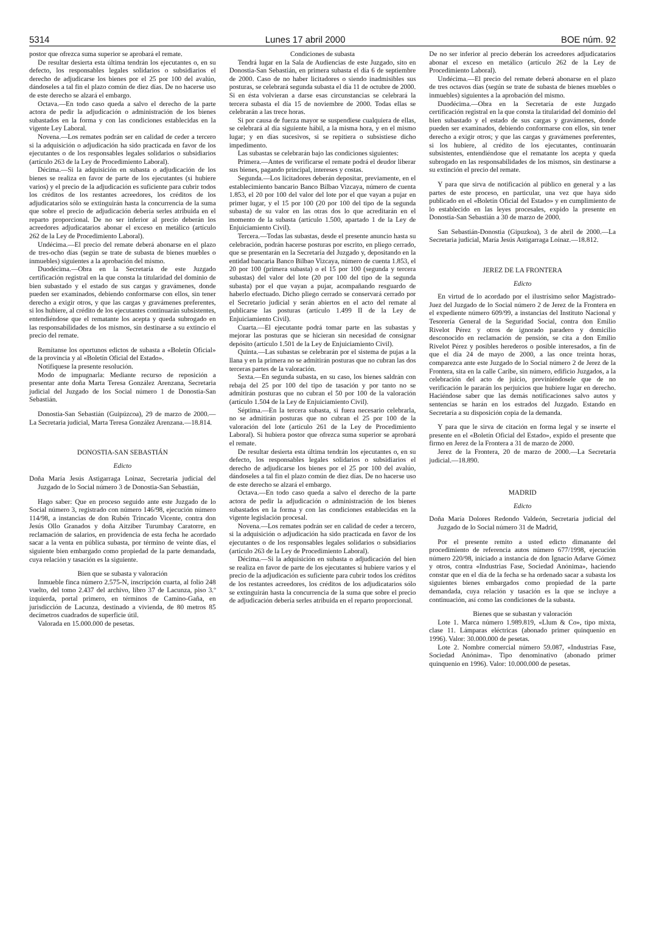5314 Lunes 17 abril 2000 BOE núm. 92
postor que ofrezca suma superior se aprobará el remate.
De resultar desierta esta última tendrán los ejecutantes o, en su defecto, los responsables legales solidarios o subsidiarios el derecho de adjudicarse los bienes por el 25 por 100 del avalúo, dándoseles a tal fin el plazo común de diez días. De no hacerse uso de este derecho se alzará el embargo.
Octava.—En todo caso queda a salvo el derecho de la parte actora de pedir la adjudicación o administración de los bienes subastados en la forma y con las condiciones establecidas en la vigente Ley Laboral.
Novena.—Los remates podrán ser en calidad de ceder a tercero si la adquisición o adjudicación ha sido practicada en favor de los ejecutantes o de los responsables legales solidarios o subsidiarios (artículo 263 de la Ley de Procedimiento Laboral).
Décima.—Si la adquisición en subasta o adjudicación de los bienes se realiza en favor de parte de los ejecutantes (si hubiere varios) y el precio de la adjudicación es suficiente para cubrir todos los créditos de los restantes acreedores, los créditos de los adjudicatarios sólo se extinguirán hasta la concurrencia de la suma que sobre el precio de adjudicación debería serles atribuida en el reparto proporcional. De no ser inferior al precio deberán los acreedores adjudicatarios abonar el exceso en metálico (artículo 262 de la Ley de Procedimiento Laboral).
Undécima.—El precio del remate deberá abonarse en el plazo de tres-ocho días (según se trate de subasta de bienes muebles o inmuebles) siguientes a la aprobación del mismo.
Duodécima.—Obra en la Secretaría de este Juzgado certificación registral en la que consta la titularidad del dominio de bien subastado y el estado de sus cargas y gravámenes, donde pueden ser examinados, debiendo conformarse con ellos, sin tener derecho a exigir otros, y que las cargas y gravámenes preferentes, si los hubiere, al crédito de los ejecutantes continuarán subsistentes, entendiéndose que el rematante los acepta y queda subrogado en las responsabilidades de los mismos, sin destinarse a su extincio el precio del remate.
Remítanse los oportunos edictos de subasta a «Boletín Oficial» de la provincia y al «Boletín Oficial del Estado».
Notifíquese la presente resolución.
Modo de impugnarla: Mediante recurso de reposición a presentar ante doña Marta Teresa González Arenzana, Secretaria judicial del Juzgado de los Social número 1 de Donostia-San Sebastián.
Donostia-San Sebastián (Guipúzcoa), 29 de marzo de 2000.—La Secretaria judicial, Marta Teresa González Arenzana.—18.814.
DONOSTIA-SAN SEBASTIÁN
Edicto
Doña María Jesús Astigarraga Loinaz, Secretaria judicial del Juzgado de lo Social número 3 de Donostia-San Sebastián,
Hago saber: Que en proceso seguido ante este Juzgado de lo Social número 3, registrado con número 146/98, ejecución número 114/98, a instancias de don Rubén Trincado Vicente, contra don Jesús Ollo Granados y doña Aitziber Turumbay Caratorre, en reclamación de salarios, en providencia de esta fecha he acordado sacar a la venta en pública subasta, por término de veinte días, el siguiente bien embargado como propiedad de la parte demandada, cuya relación y tasación es la siguiente.
Bien que se subasta y valoración
Inmueble finca número 2.575-N, inscripción cuarta, al folio 248 vuelto, del tomo 2.437 del archivo, libro 37 de Lacunza, piso 3.º izquierda, portal primero, en términos de Camino-Gaña, en jurisdicción de Lacunza, destinado a vivienda, de 80 metros 85 decímetros cuadrados de superficie útil.
Valorada en 15.000.000 de pesetas.
Condiciones de subasta
Tendrá lugar en la Sala de Audiencias de este Juzgado, sito en Donostia-San Sebastián, en primera subasta el día 6 de septiembre de 2000. Caso de no haber licitadores o siendo inadmisibles sus posturas, se celebrará segunda subasta el día 11 de octubre de 2000. Si en ésta volvieran a darse esas circunstancias se celebrará la tercera subasta el día 15 de noviembre de 2000. Todas ellas se celebrarán a las trece horas.
Si por causa de fuerza mayor se suspendiese cualquiera de ellas, se celebrará al día siguiente hábil, a la misma hora, y en el mismo lugar; y en días sucesivos, si se repitiera o subsistiese dicho impedimento.
Las subastas se celebrarán bajo las condiciones siguientes:
Primera.—Antes de verificarse el remate podrá el deudor liberar sus bienes, pagando principal, intereses y costas.
Segunda.—Los licitadores deberán depositar, previamente, en el establecimiento bancario Banco Bilbao Vizcaya, número de cuenta 1.853, el 20 por 100 del valor del lote por el que vayan a pujar en primer lugar, y el 15 por 100 (20 por 100 del tipo de la segunda subasta) de su valor en las otras dos lo que acreditarán en el momento de la subasta (artículo 1.500, apartado 1 de la Ley de Enjuiciamiento Civil).
Tercera.—Todas las subastas, desde el presente anuncio hasta su celebración, podrán hacerse posturas por escrito, en pliego cerrado, que se presentarán en la Secretaría del Juzgado y, depositando en la entidad bancaria Banco Bilbao Vizcaya, número de cuenta 1.853, el 20 por 100 (primera subasta) o el 15 por 100 (segunda y tercera subastas) del valor del lote (20 por 100 del tipo de la segunda subasta) por el que vayan a pujar, acompañando resguardo de haberlo efectuado. Dicho pliego cerrado se conservará cerrado por el Secretario judicial y serán abiertos en el acto del remate al publicarse las posturas (artículo 1.499 II de la Ley de Enjuiciamiento Civil).
Cuarta.—El ejecutante podrá tomar parte en las subastas y mejorar las posturas que se hicieran sin necesidad de consignar depósito (artículo 1.501 de la Ley de Enjuiciamiento Civil).
Quinta.—Las subastas se celebrarán por el sistema de pujas a la llana y en la primera no se admitirán posturas que no cubran las dos terceras partes de la valoración.
Sexta.—En segunda subasta, en su caso, los bienes saldrán con rebaja del 25 por 100 del tipo de tasación y por tanto no se admitirán posturas que no cubran el 50 por 100 de la valoración (artículo 1.504 de la Ley de Enjuiciamiento Civil).
Séptima.—En la tercera subasta, si fuera necesario celebrarla, no se admitirán posturas que no cubran el 25 por 100 de la valoración del lote (artículo 261 de la Ley de Procedimiento Laboral). Si hubiera postor que ofrezca suma superior se aprobará el remate.
De resultar desierta esta última tendrán los ejecutantes o, en su defecto, los responsables legales solidarios o subsidiarios el derecho de adjudicarse los bienes por el 25 por 100 del avalúo, dándoseles a tal fin el plazo común de diez días. De no hacerse uso de este derecho se alzará el embargo.
Octava.—En todo caso queda a salvo el derecho de la parte actora de pedir la adjudicación o administración de los bienes subastados en la forma y con las condiciones establecidas en la vigente legislación procesal.
Novena.—Los remates podrán ser en calidad de ceder a tercero, si la adquisición o adjudicación ha sido practicada en favor de los ejecutantes o de los responsables legales solidarios o subsidiarios (artículo 263 de la Ley de Procedimiento Laboral).
Décima.—Si la adquisición en subasta o adjudicación del bien se realiza en favor de parte de los ejecutantes si hubiere varios y el precio de la adjudicación es suficiente para cubrir todos los créditos de los restantes acreedores, los créditos de los adjudicatarios sólo se extinguirán hasta la concurrencia de la suma que sobre el precio de adjudicación debería serles atribuida en el reparto proporcional.
De no ser inferior al precio deberán los acreedores adjudicatarios abonar el exceso en metálico (artículo 262 de la Ley de Procedimiento Laboral).
Undécima.—El precio del remate deberá abonarse en el plazo de tres octavos días (según se trate de subasta de bienes muebles o inmuebles) siguientes a la aprobación del mismo.
Duodécima.—Obra en la Secretaría de este Juzgado certificación registral en la que consta la titularidad del dominio del bien subastado y el estado de sus cargas y gravámenes, donde pueden ser examinados, debiendo conformarse con ellos, sin tener derecho a exigir otros; y que las cargas y gravámenes preferentes, si los hubiere, al crédito de los ejecutantes, continuarán subsistentes, entendiéndose que el rematante los acepta y queda subrogado en las responsabilidades de los mismos, sin destinarse a su extinción el precio del remate.
Y para que sirva de notificación al público en general y a las partes de este proceso, en particular, una vez que haya sido publicado en el «Boletín Oficial del Estado» y en cumplimiento de lo establecido en las leyes procesales, expido la presente en Donostia-San Sebastián a 30 de marzo de 2000.
San Sebastián-Donostia (Gipuzkoa), 3 de abril de 2000.—La Secretaria judicial, María Jesús Astigarraga Loinaz.—18.812.
JEREZ DE LA FRONTERA
Edicto
En virtud de lo acordado por el ilustrísimo señor Magistrado-Juez del Juzgado de lo Social número 2 de Jerez de la Frontera en el expediente número 609/99, a instancias del Instituto Nacional y Tesorería General de la Seguridad Social, contra don Emilio Rivelot Pérez y otros de ignorado paradero y domicilio desconocido en reclamación de pensión, se cita a don Emilio Rivelot Pérez y posibles herederos o posible interesados, a fin de que el día 24 de mayo de 2000, a las once treinta horas, comparezca ante este Juzgado de lo Social número 2 de Jerez de la Frontera, sita en la calle Caribe, sin número, edificio Juzgados, a la celebración del acto de juicio, previniéndosele que de no verificación le pararán los perjuicios que hubiere lugar en derecho. Haciéndose saber que las demás notificaciones salvo autos y sentencias se harán en los estrados del Juzgado. Estando en Secretaría a su disposición copia de la demanda.
Y para que le sirva de citación en forma legal y se inserte el presente en el «Boletín Oficial del Estado», expido el presente que firmo en Jerez de la Frontera a 31 de marzo de 2000.
Jerez de la Frontera, 20 de marzo de 2000.—La Secretaria judicial.—18.890.
MADRID
Edicto
Doña María Dolores Redondo Valdeón, Secretaria judicial del Juzgado de lo Social número 31 de Madrid,
Por el presente remito a usted edicto dimanante del procedimiento de referencia autos número 677/1998, ejecución número 220/98, iniciado a instancia de don Ignacio Adarve Gómez y otros, contra «Industrias Fase, Sociedad Anónima», haciendo constar que en el día de la fecha se ha ordenado sacar a subasta los siguientes bienes embargados como propiedad de la parte demandada, cuya relación y tasación es la que se incluye a continuación, así como las condiciones de la subasta.
Bienes que se subastan y valoración
Lote 1. Marca número 1.989.819, «Llum & Co», tipo mixta, clase 11. Lámparas eléctricas (abonado primer quinquenio en 1996). Valor: 30.000.000 de pesetas.
Lote 2. Nombre comercial número 59.087, «Industrias Fase, Sociedad Anónima». Tipo denominativo (abonado primer quinquenio en 1996). Valor: 10.000.000 de pesetas.